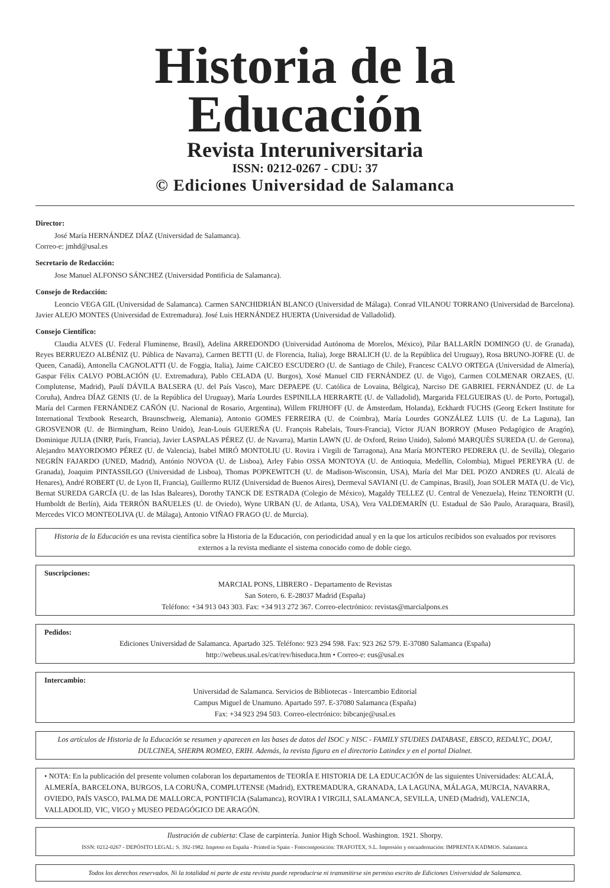Historia de la Educación
Revista Interuniversitaria
ISSN: 0212-0267 - CDU: 37
© Ediciones Universidad de Salamanca
Director:
José María HERNÁNDEZ DÍAZ (Universidad de Salamanca).
Correo-e: jmhd@usal.es
Secretario de Redacción:
Jose Manuel ALFONSO SÁNCHEZ (Universidad Pontificia de Salamanca).
Consejo de Redacción:
Leoncio VEGA GIL (Universidad de Salamanca). Carmen SANCHIDRIÁN BLANCO (Universidad de Málaga). Conrad VILANOU TORRANO (Universidad de Barcelona). Javier ALEJO MONTES (Universidad de Extremadura). José Luis HERNÁNDEZ HUERTA (Universidad de Valladolid).
Consejo Científico:
Claudia ALVES (U. Federal Fluminense, Brasil), Adelina ARREDONDO (Universidad Autónoma de Morelos, México), Pilar BALLARÍN DOMINGO (U. de Granada), Reyes BERRUEZO ALBÉNIZ (U. Pública de Navarra), Carmen BETTI (U. de Florencia, Italia), Jorge BRALICH (U. de la República del Uruguay), Rosa BRUNO-JOFRE (U. de Queen, Canadá), Antonella CAGNOLATTI (U. de Foggia, Italia), Jaime CAICEO ESCUDERO (U. de Santiago de Chile), Francesc CALVO ORTEGA (Universidad de Almería), Gaspar Félix CALVO POBLACIÓN (U. Extremadura), Pablo CELADA (U. Burgos), Xosé Manuel CID FERNÁNDEZ (U. de Vigo), Carmen COLMENAR ORZAES, (U. Complutense, Madrid), Paulí DÁVILA BALSERA (U. del País Vasco), Marc DEPAEPE (U. Católica de Lovaina, Bélgica), Narciso DE GABRIEL FERNÁNDEZ (U. de La Coruña), Andrea DÍAZ GENIS (U. de la República del Uruguay), María Lourdes ESPINILLA HERRARTE (U. de Valladolid), Margarida FELGUEIRAS (U. de Porto, Portugal), María del Carmen FERNÁNDEZ CAÑÓN (U. Nacional de Rosario, Argentina), Willem FRIJHOFF (U. de Ámsterdam, Holanda), Eckhardt FUCHS (Georg Eckert Institute for International Textbook Research, Braunschweig, Alemania), Antonio GOMES FERREIRA (U. de Coimbra), María Lourdes GONZÁLEZ LUIS (U. de La Laguna), Ian GROSVENOR (U. de Birmingham, Reino Unido), Jean-Louis GUEREÑA (U. François Rabelais, Tours-Francia), Víctor JUAN BORROY (Museo Pedagógico de Aragón), Dominique JULIA (INRP, París, Francia), Javier LASPALAS PÉREZ (U. de Navarra), Martin LAWN (U. de Oxford, Reino Unido), Salomó MARQUÈS SUREDA (U. de Gerona), Alejandro MAYORDOMO PÉREZ (U. de Valencia), Isabel MIRÓ MONTOLIU (U. Rovira i Virgili de Tarragona), Ana María MONTERO PEDRERA (U. de Sevilla), Olegario NEGRÍN FAJARDO (UNED, Madrid), António NOVOA (U. de Lisboa), Arley Fabio OSSA MONTOYA (U. de Antioquia, Medellín, Colombia), Miguel PEREYRA (U. de Granada), Joaquim PINTASSILGO (Universidad de Lisboa), Thomas POPKEWITCH (U. de Madison-Wisconsin, USA), María del Mar DEL POZO ANDRES (U. Alcalá de Henares), André ROBERT (U. de Lyon II, Francia), Guillermo RUIZ (Universidad de Buenos Aires), Dermeval SAVIANI (U. de Campinas, Brasil), Joan SOLER MATA (U. de Vic), Bernat SUREDA GARCÍA (U. de las Islas Baleares), Dorothy TANCK DE ESTRADA (Colegio de México), Magaldy TELLEZ (U. Central de Venezuela), Heinz TENORTH (U. Humboldt de Berlín), Aida TERRÓN BAÑUELES (U. de Oviedo), Wyne URBAN (U. de Atlanta, USA), Vera VALDEMARÍN (U. Estadual de São Paulo, Araraquara, Brasil), Mercedes VICO MONTEOLIVA (U. de Málaga), Antonio VIÑAO FRAGO (U. de Murcia).
Historia de la Educación es una revista científica sobre la Historia de la Educación, con periodicidad anual y en la que los artículos recibidos son evaluados por revisores externos a la revista mediante el sistema conocido como de doble ciego.
Suscripciones:
MARCIAL PONS, LIBRERO - Departamento de Revistas
San Sotero, 6. E-28037 Madrid (España)
Teléfono: +34 913 043 303. Fax: +34 913 272 367. Correo-electrónico: revistas@marcialpons.es
Pedidos:
Ediciones Universidad de Salamanca. Apartado 325. Teléfono: 923 294 598. Fax: 923 262 579. E-37080 Salamanca (España)
http://webeus.usal.es/cat/rev/hiseduca.htm • Correo-e: eus@usal.es
Intercambio:
Universidad de Salamanca. Servicios de Bibliotecas - Intercambio Editorial
Campus Miguel de Unamuno. Apartado 597. E-37080 Salamanca (España)
Fax: +34 923 294 503. Correo-electrónico: bibcanje@usal.es
Los artículos de Historia de la Educación se resumen y aparecen en las bases de datos del ISOC y NISC - FAMILY STUDIES DATABASE, EBSCO, REDALYC, DOAJ, DULCINEA, SHERPA ROMEO, ERIH. Además, la revista figura en el directorio Latindex y en el portal Dialnet.
• NOTA: En la publicación del presente volumen colaboran los departamentos de TEORÍA E HISTORIA DE LA EDUCACIÓN de las siguientes Universidades: ALCALÁ, ALMERÍA, BARCELONA, BURGOS, LA CORUÑA, COMPLUTENSE (Madrid), EXTREMADURA, GRANADA, LA LAGUNA, MÁLAGA, MURCIA, NAVARRA, OVIEDO, PAÍS VASCO, PALMA DE MALLORCA, PONTIFICIA (Salamanca), ROVIRA I VIRGILI, SALAMANCA, SEVILLA, UNED (Madrid), VALENCIA, VALLADOLID, VIC, VIGO y MUSEO PEDAGÓGICO DE ARAGÓN.
Ilustración de cubierta: Clase de carpintería. Junior High School. Washington. 1921. Shorpy.
ISSN: 0212-0267 - DEPÓSITO LEGAL: S. 392-1982. Impreso en España - Printed in Spain - Fotocomposición: TRAFOTEX, S.L. Impresión y encuadernación: IMPRENTA KADMOS. Salamanca.
Todos los derechos reservados. Ni la totalidad ni parte de esta revista puede reproducirse ni transmitirse sin permiso escrito de Ediciones Universidad de Salamanca.